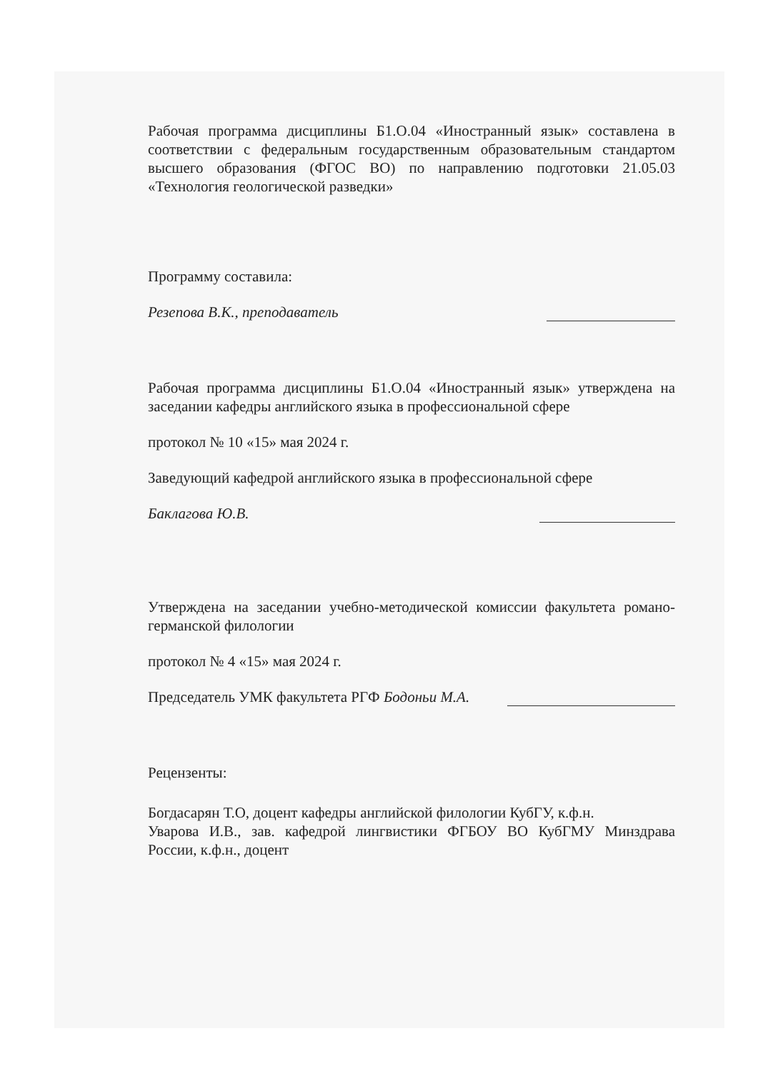Рабочая программа дисциплины Б1.О.04 «Иностранный язык» составлена в соответствии с федеральным государственным образовательным стандартом высшего образования (ФГОС ВО) по направлению подготовки 21.05.03 «Технология геологической разведки»
Программу составила:
Резепова В.К., преподаватель
Рабочая программа дисциплины Б1.О.04 «Иностранный язык» утверждена на заседании кафедры английского языка в профессиональной сфере
протокол № 10 «15» мая 2024 г.
Заведующий кафедрой английского языка в профессиональной сфере
Баклагова Ю.В.
Утверждена на заседании учебно-методической комиссии факультета романо-германской филологии
протокол № 4 «15» мая 2024 г.
Председатель УМК факультета РГФ Бодоньи М.А.
Рецензенты:
Богдасарян Т.О, доцент кафедры английской филологии КубГУ, к.ф.н.
Уварова И.В., зав. кафедрой лингвистики ФГБОУ ВО КубГМУ Минздрава России, к.ф.н., доцент